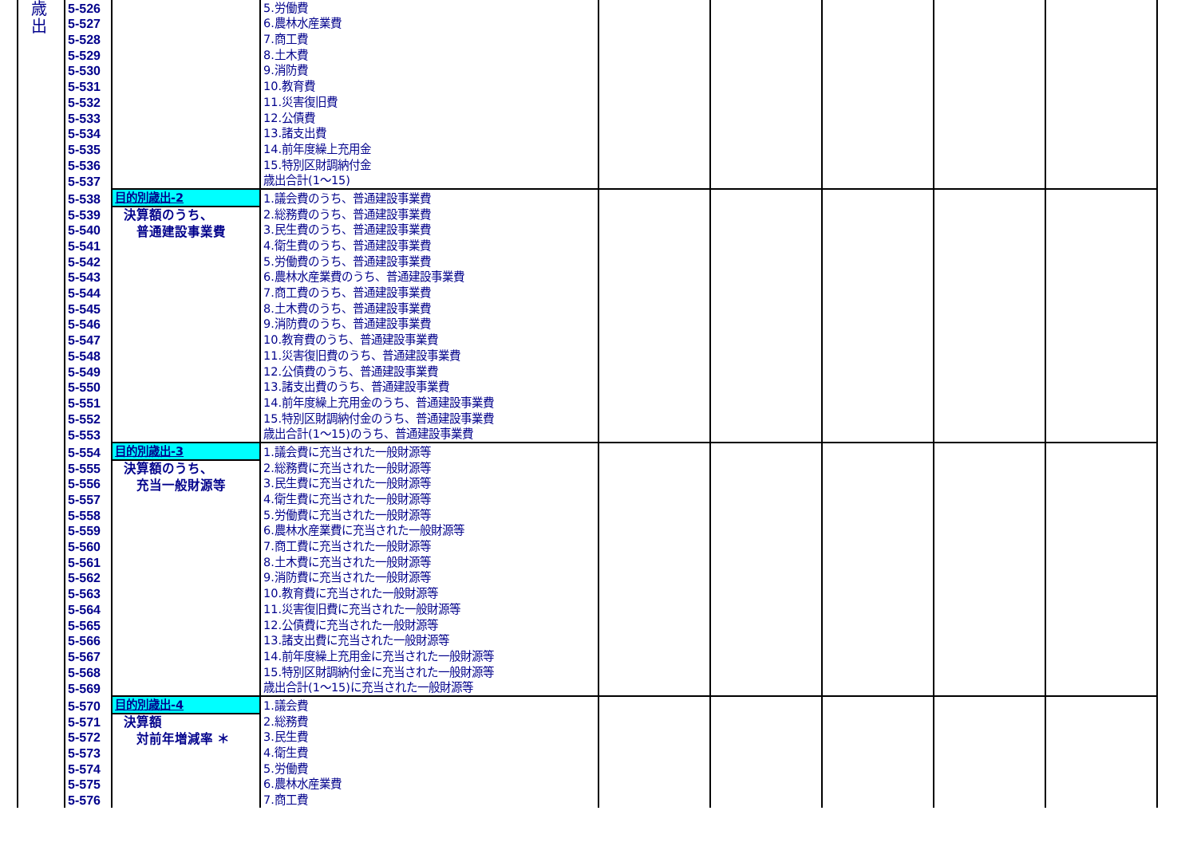| 歳 出 | 5-526 | | 5.労働費 | | | | | |
| | 5-527 | | 6.農林水産業費 | | | | | |
| | 5-528 | | 7.商工費 | | | | | |
| | 5-529 | | 8.土木費 | | | | | |
| | 5-530 | | 9.消防費 | | | | | |
| | 5-531 | | 10.教育費 | | | | | |
| | 5-532 | | 11.災害復旧費 | | | | | |
| | 5-533 | | 12.公債費 | | | | | |
| | 5-534 | | 13.諸支出費 | | | | | |
| | 5-535 | | 14.前年度繰上充用金 | | | | | |
| | 5-536 | | 15.特別区財調納付金 | | | | | |
| | 5-537 | | 歳出合計(1～15) | | | | | |
| | 5-538 | 目的別歳出-2 | 1.議会費のうち、普通建設事業費 | | | | | |
| | 5-539 | 決算額のうち、 普通建設事業費 | 2.総務費のうち、普通建設事業費 | | | | | |
| | 5-540 | | 3.民生費のうち、普通建設事業費 | | | | | |
| | 5-541 | | 4.衛生費のうち、普通建設事業費 | | | | | |
| | 5-542 | | 5.労働費のうち、普通建設事業費 | | | | | |
| | 5-543 | | 6.農林水産業費のうち、普通建設事業費 | | | | | |
| | 5-544 | | 7.商工費のうち、普通建設事業費 | | | | | |
| | 5-545 | | 8.土木費のうち、普通建設事業費 | | | | | |
| | 5-546 | | 9.消防費のうち、普通建設事業費 | | | | | |
| | 5-547 | | 10.教育費のうち、普通建設事業費 | | | | | |
| | 5-548 | | 11.災害復旧費のうち、普通建設事業費 | | | | | |
| | 5-549 | | 12.公債費のうち、普通建設事業費 | | | | | |
| | 5-550 | | 13.諸支出費のうち、普通建設事業費 | | | | | |
| | 5-551 | | 14.前年度繰上充用金のうち、普通建設事業費 | | | | | |
| | 5-552 | | 15.特別区財調納付金のうち、普通建設事業費 | | | | | |
| | 5-553 | | 歳出合計(1～15)のうち、普通建設事業費 | | | | | |
| | 5-554 | 目的別歳出-3 | 1.議会費に充当された一般財源等 | | | | | |
| | 5-555 | 決算額のうち、 充当一般財源等 | 2.総務費に充当された一般財源等 | | | | | |
| | 5-556 | | 3.民生費に充当された一般財源等 | | | | | |
| | 5-557 | | 4.衛生費に充当された一般財源等 | | | | | |
| | 5-558 | | 5.労働費に充当された一般財源等 | | | | | |
| | 5-559 | | 6.農林水産業費に充当された一般財源等 | | | | | |
| | 5-560 | | 7.商工費に充当された一般財源等 | | | | | |
| | 5-561 | | 8.土木費に充当された一般財源等 | | | | | |
| | 5-562 | | 9.消防費に充当された一般財源等 | | | | | |
| | 5-563 | | 10.教育費に充当された一般財源等 | | | | | |
| | 5-564 | | 11.災害復旧費に充当された一般財源等 | | | | | |
| | 5-565 | | 12.公債費に充当された一般財源等 | | | | | |
| | 5-566 | | 13.諸支出費に充当された一般財源等 | | | | | |
| | 5-567 | | 14.前年度繰上充用金に充当された一般財源等 | | | | | |
| | 5-568 | | 15.特別区財調納付金に充当された一般財源等 | | | | | |
| | 5-569 | | 歳出合計(1～15)に充当された一般財源等 | | | | | |
| | 5-570 | 目的別歳出-4 | 1.議会費 | | | | | |
| | 5-571 | 決算額 対前年増減率 ＊ | 2.総務費 | | | | | |
| | 5-572 | | 3.民生費 | | | | | |
| | 5-573 | | 4.衛生費 | | | | | |
| | 5-574 | | 5.労働費 | | | | | |
| | 5-575 | | 6.農林水産業費 | | | | | |
| | 5-576 | | 7.商工費 | | | | | |